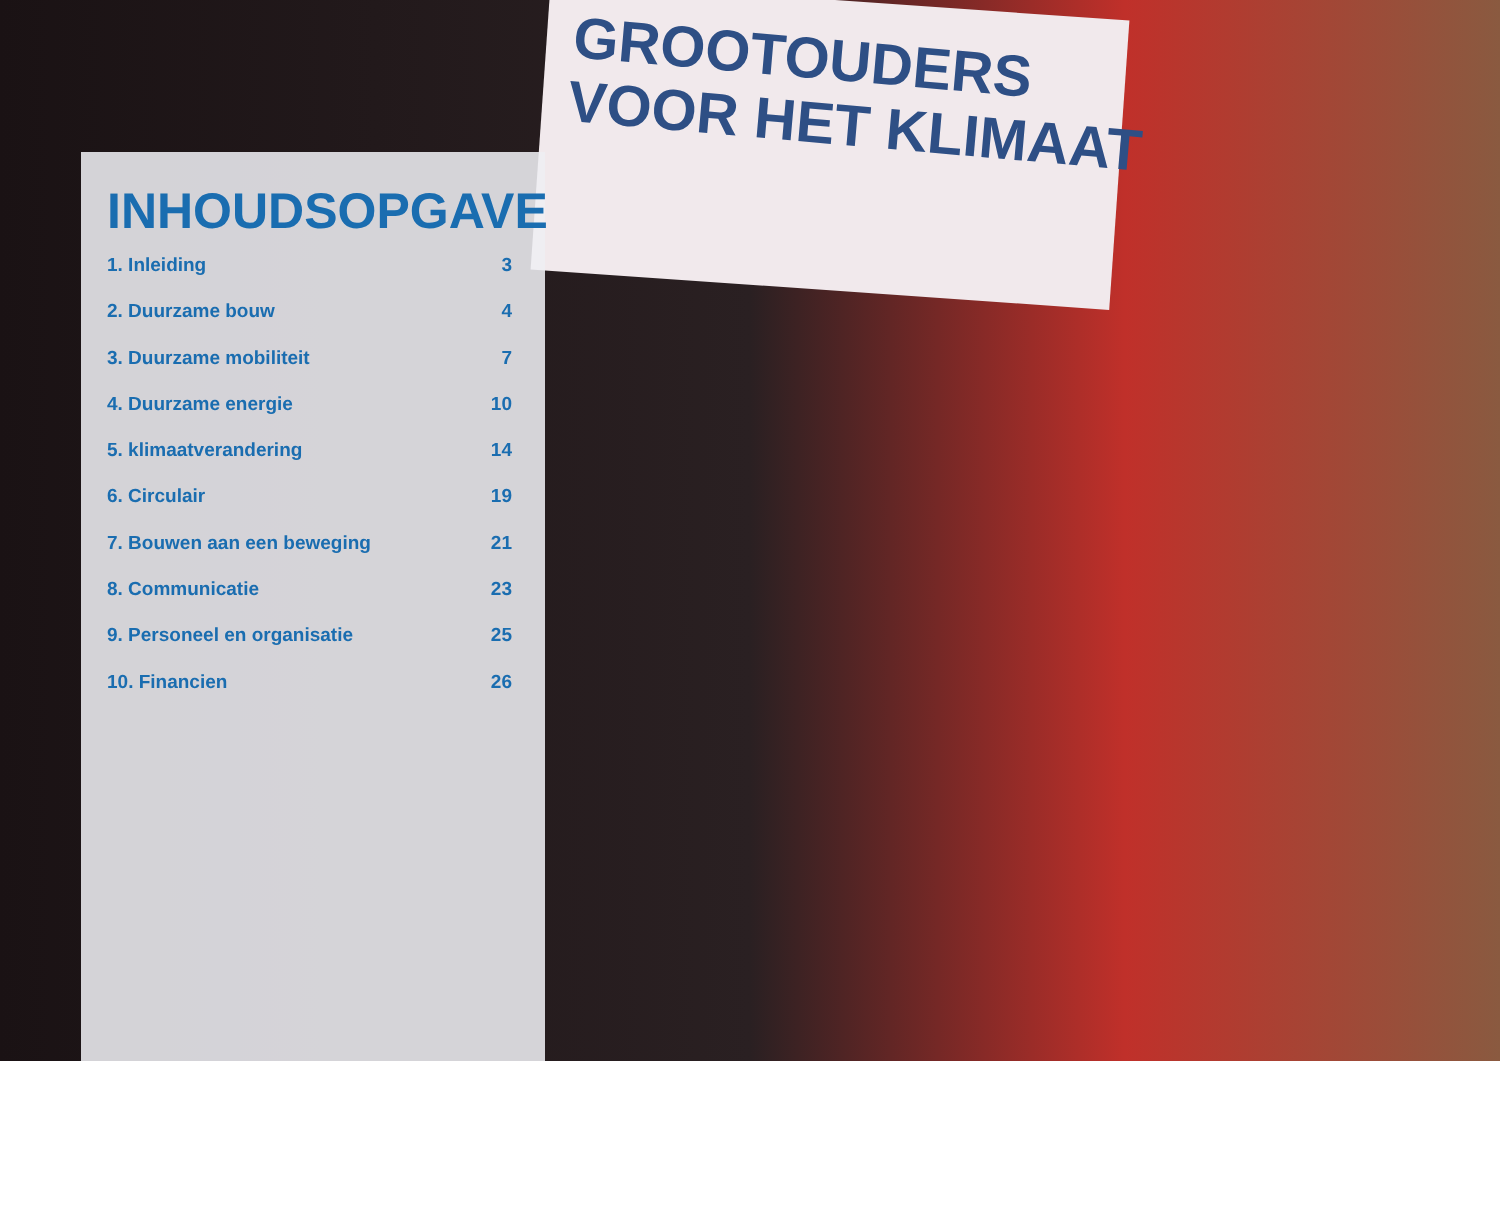GROOTOUDERS
VOOR HET KLIMAAT
INHOUDSOPGAVE
1. Inleiding 3
2. Duurzame bouw 4
3. Duurzame mobiliteit 7
4. Duurzame energie 10
5. klimaatverandering 14
6. Circulair 19
7. Bouwen aan een beweging 21
8. Communicatie 23
9. Personeel en organisatie 25
10. Financien 26